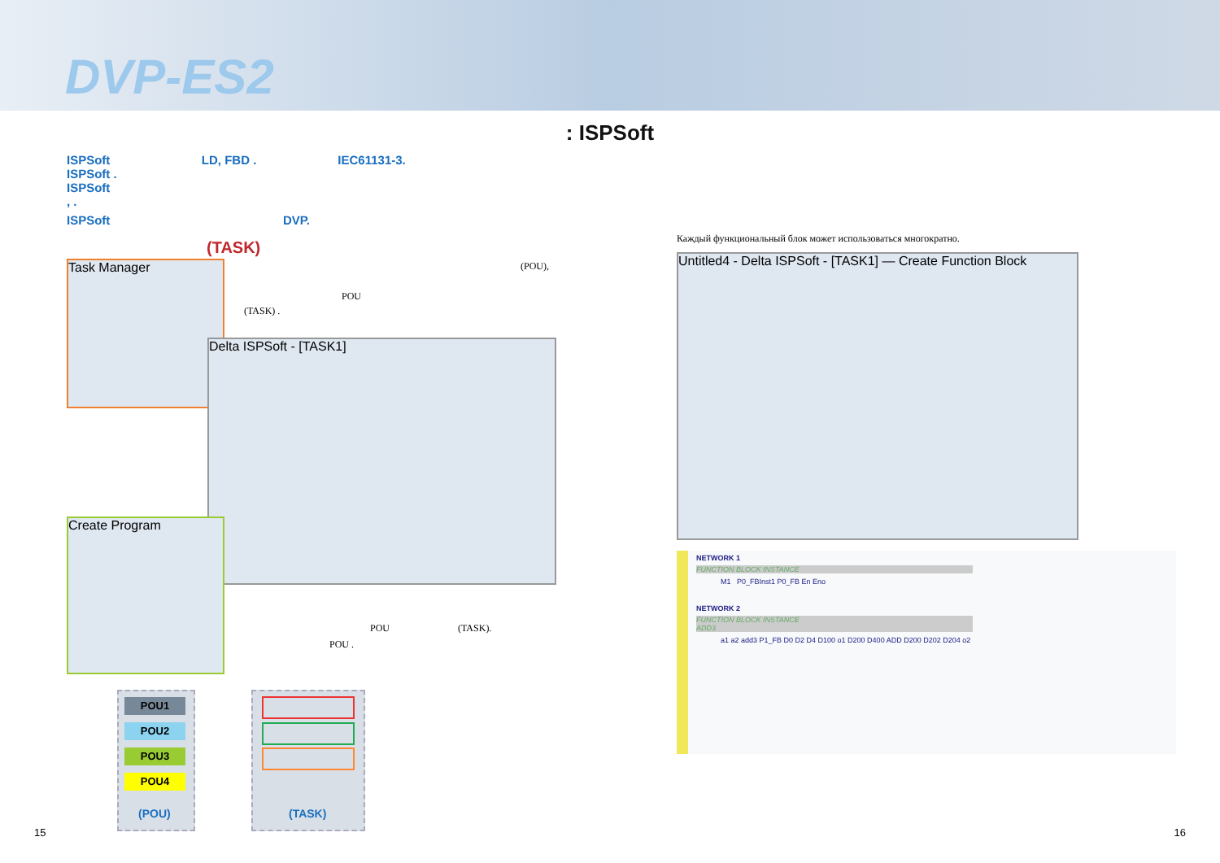DVP-ES2
: ISPSoft
ISPSoft LD, FBD . IEC61131-3.
ISPSoft .
ISPSoft
, .
ISPSoft DVP.
(TASK)
Task Manager (POU),
POU
(TASK) .
Delta ISPSoft - [TASK1]
Create Program
POU (TASK).
POU .
POU1
POU2
POU3
POU4
(POU) (TASK)
Каждый функциональный блок может использоваться многократно.
Untitled4 - Delta ISPSoft - [TASK1] — Create Function Block
NETWORK 1
FUNCTION BLOCK INSTANCE
M1 P0_FBInst1 P0_FB En Eno
NETWORK 2
FUNCTION BLOCK INSTANCE
ADD3
a1 a2 add3 P1_FB D0 D2 D4 D100 o1 D200 D400 ADD D200 D202 D204 o2
15 16